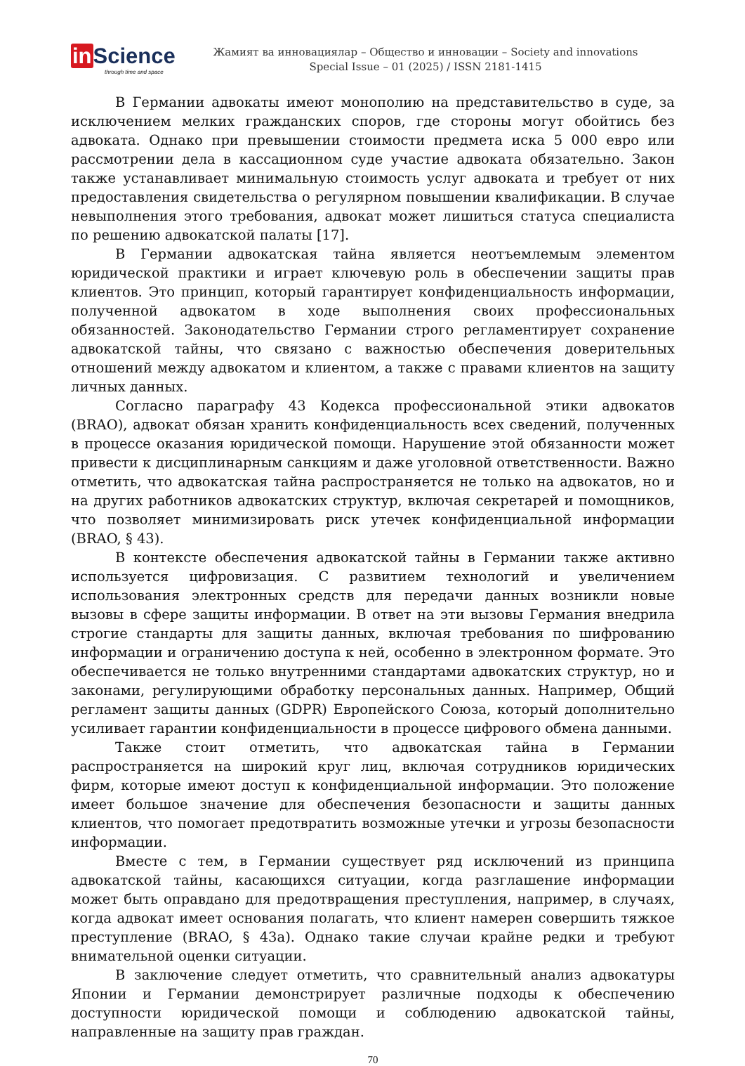in Science
through time and space
Жамият ва инновациялар – Общество и инновации – Society and innovations
Special Issue – 01 (2025) / ISSN 2181-1415
В Германии адвокаты имеют монополию на представительство в суде, за исключением мелких гражданских споров, где стороны могут обойтись без адвоката. Однако при превышении стоимости предмета иска 5 000 евро или рассмотрении дела в кассационном суде участие адвоката обязательно. Закон также устанавливает минимальную стоимость услуг адвоката и требует от них предоставления свидетельства о регулярном повышении квалификации. В случае невыполнения этого требования, адвокат может лишиться статуса специалиста по решению адвокатской палаты [17].
В Германии адвокатская тайна является неотъемлемым элементом юридической практики и играет ключевую роль в обеспечении защиты прав клиентов. Это принцип, который гарантирует конфиденциальность информации, полученной адвокатом в ходе выполнения своих профессиональных обязанностей. Законодательство Германии строго регламентирует сохранение адвокатской тайны, что связано с важностью обеспечения доверительных отношений между адвокатом и клиентом, а также с правами клиентов на защиту личных данных.
Согласно параграфу 43 Кодекса профессиональной этики адвокатов (BRAO), адвокат обязан хранить конфиденциальность всех сведений, полученных в процессе оказания юридической помощи. Нарушение этой обязанности может привести к дисциплинарным санкциям и даже уголовной ответственности. Важно отметить, что адвокатская тайна распространяется не только на адвокатов, но и на других работников адвокатских структур, включая секретарей и помощников, что позволяет минимизировать риск утечек конфиденциальной информации (BRAO, § 43).
В контексте обеспечения адвокатской тайны в Германии также активно используется цифровизация. С развитием технологий и увеличением использования электронных средств для передачи данных возникли новые вызовы в сфере защиты информации. В ответ на эти вызовы Германия внедрила строгие стандарты для защиты данных, включая требования по шифрованию информации и ограничению доступа к ней, особенно в электронном формате. Это обеспечивается не только внутренними стандартами адвокатских структур, но и законами, регулирующими обработку персональных данных. Например, Общий регламент защиты данных (GDPR) Европейского Союза, который дополнительно усиливает гарантии конфиденциальности в процессе цифрового обмена данными.
Также стоит отметить, что адвокатская тайна в Германии распространяется на широкий круг лиц, включая сотрудников юридических фирм, которые имеют доступ к конфиденциальной информации. Это положение имеет большое значение для обеспечения безопасности и защиты данных клиентов, что помогает предотвратить возможные утечки и угрозы безопасности информации.
Вместе с тем, в Германии существует ряд исключений из принципа адвокатской тайны, касающихся ситуации, когда разглашение информации может быть оправдано для предотвращения преступления, например, в случаях, когда адвокат имеет основания полагать, что клиент намерен совершить тяжкое преступление (BRAO, § 43a). Однако такие случаи крайне редки и требуют внимательной оценки ситуации.
В заключение следует отметить, что сравнительный анализ адвокатуры Японии и Германии демонстрирует различные подходы к обеспечению доступности юридической помощи и соблюдению адвокатской тайны, направленные на защиту прав граждан.
70